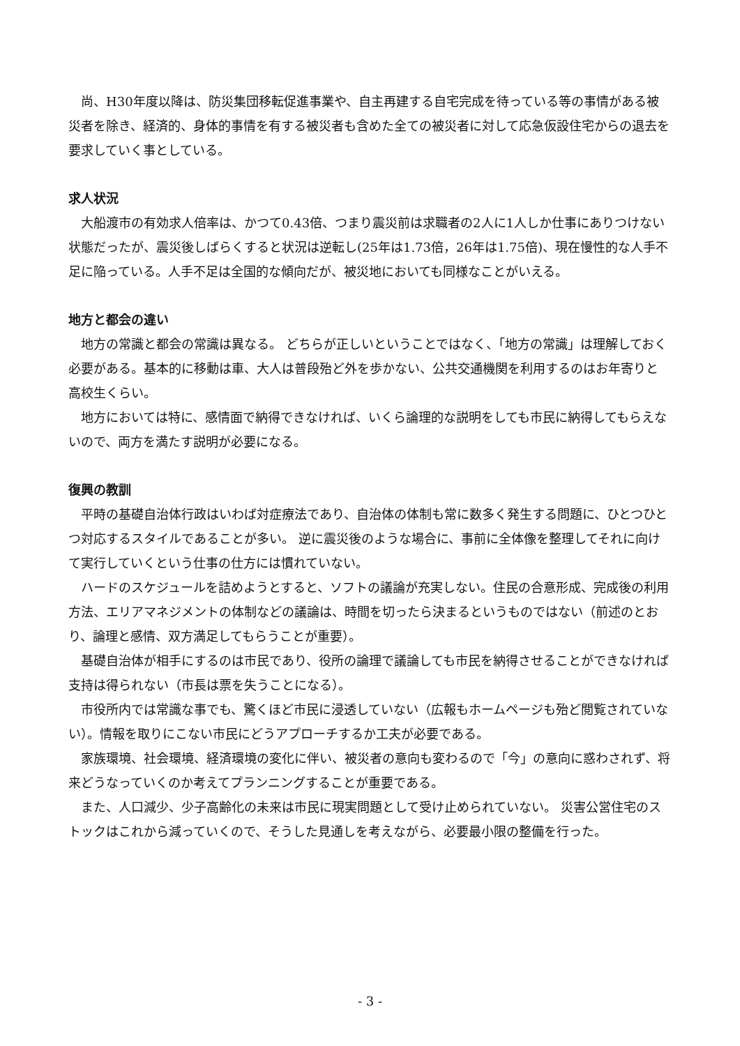尚、H30年度以降は、防災集団移転促進事業や、自主再建する自宅完成を待っている等の事情がある被災者を除き、経済的、身体的事情を有する被災者も含めた全ての被災者に対して応急仮設住宅からの退去を要求していく事としている。
求人状況
　大船渡市の有効求人倍率は、かつて0.43倍、つまり震災前は求職者の2人に1人しか仕事にありつけない状態だったが、震災後しばらくすると状況は逆転し(25年は1.73倍，26年は1.75倍)、現在慢性的な人手不足に陥っている。人手不足は全国的な傾向だが、被災地においても同様なことがいえる。
地方と都会の違い
　地方の常識と都会の常識は異なる。 どちらが正しいということではなく、「地方の常識」は理解しておく必要がある。基本的に移動は車、大人は普段殆ど外を歩かない、公共交通機関を利用するのはお年寄りと高校生くらい。
　地方においては特に、感情面で納得できなければ、いくら論理的な説明をしても市民に納得してもらえないので、両方を満たす説明が必要になる。
復興の教訓
　平時の基礎自治体行政はいわば対症療法であり、自治体の体制も常に数多く発生する問題に、ひとつひとつ対応するスタイルであることが多い。 逆に震災後のような場合に、事前に全体像を整理してそれに向けて実行していくという仕事の仕方には慣れていない。
　ハードのスケジュールを詰めようとすると、ソフトの議論が充実しない。住民の合意形成、完成後の利用方法、エリアマネジメントの体制などの議論は、時間を切ったら決まるというものではない（前述のとおり、論理と感情、双方満足してもらうことが重要）。
　基礎自治体が相手にするのは市民であり、役所の論理で議論しても市民を納得させることができなければ支持は得られない（市長は票を失うことになる）。
　市役所内では常識な事でも、驚くほど市民に浸透していない（広報もホームページも殆ど閲覧されていない）。情報を取りにこない市民にどうアプローチするか工夫が必要である。
　家族環境、社会環境、経済環境の変化に伴い、被災者の意向も変わるので「今」の意向に惑わされず、将来どうなっていくのか考えてプランニングすることが重要である。
　また、人口減少、少子高齢化の未来は市民に現実問題として受け止められていない。 災害公営住宅のストックはこれから減っていくので、そうした見通しを考えながら、必要最小限の整備を行った。
- 3 -